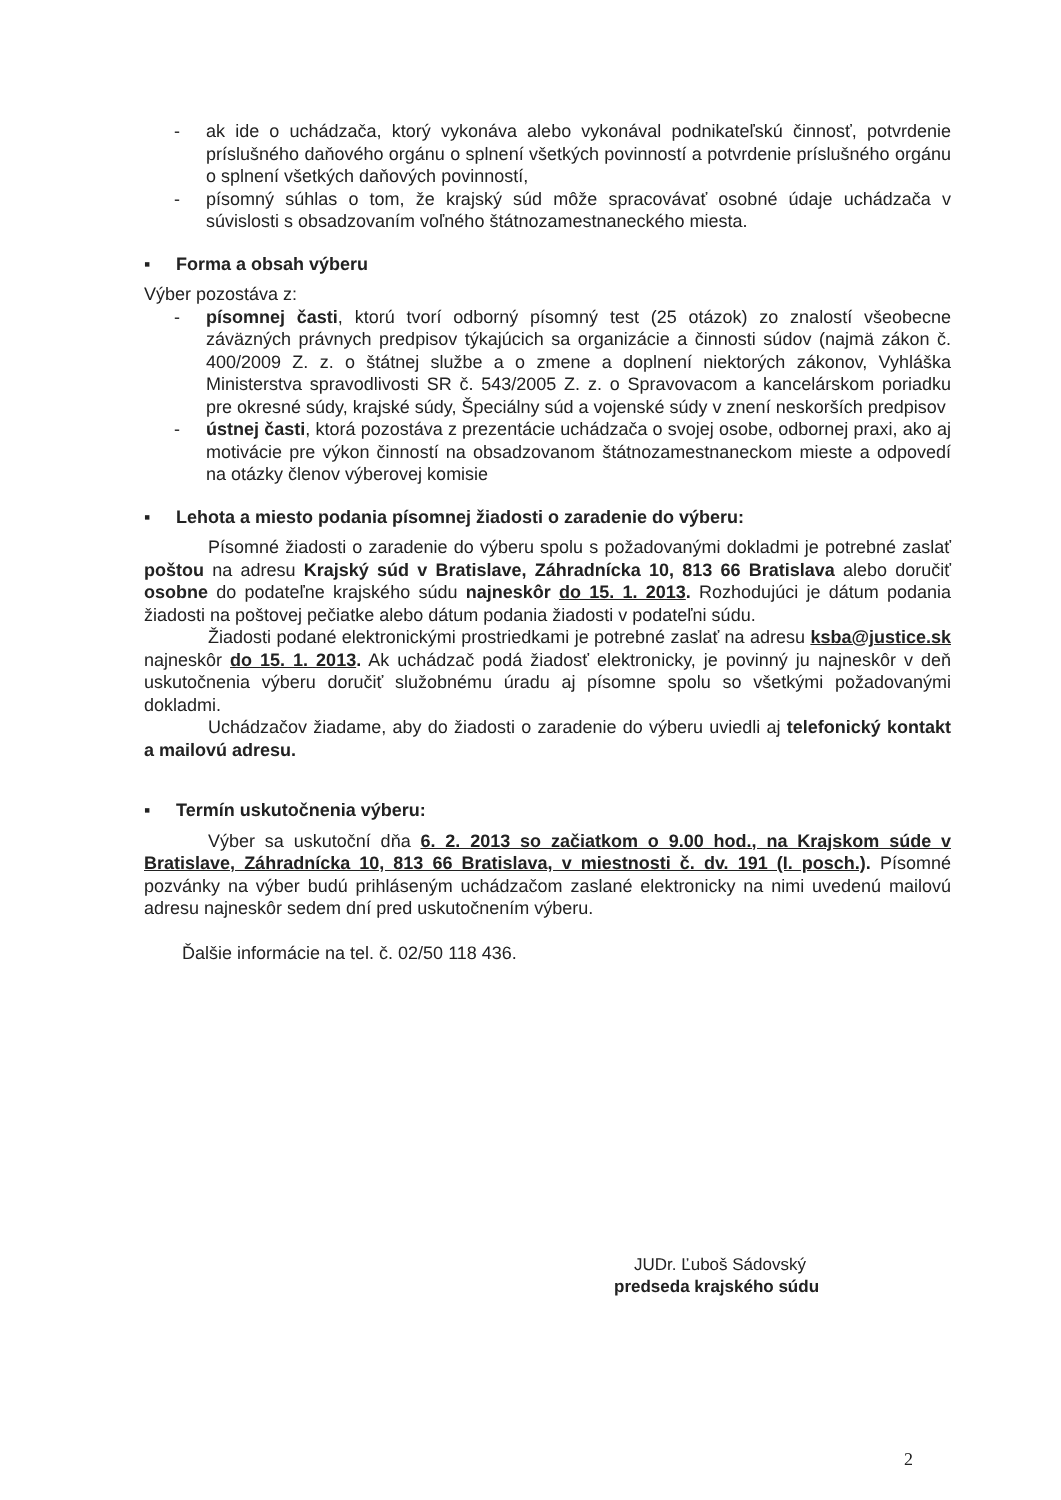- ak ide o uchádzača, ktorý vykonáva alebo vykonával podnikateľskú činnosť, potvrdenie príslušného daňového orgánu o splnení všetkých povinností a potvrdenie príslušného orgánu o splnení všetkých daňových povinností,
- písomný súhlas o tom, že krajský súd môže spracovávať osobné údaje uchádzača v súvislosti s obsadzovaním voľného štátnozamestnaneckého miesta.
▪ Forma a obsah výberu
Výber pozostáva z:
- písomnej časti, ktorú tvorí odborný písomný test (25 otázok) zo znalostí všeobecne záväzných právnych predpisov týkajúcich sa organizácie a činnosti súdov (najmä zákon č. 400/2009 Z. z. o štátnej službe a o zmene a doplnení niektorých zákonov, Vyhláška Ministerstva spravodlivosti SR č. 543/2005 Z. z. o Spravovacom a kancelárskom poriadku pre okresné súdy, krajské súdy, Špeciálny súd a vojenské súdy v znení neskorších predpisov
- ústnej časti, ktorá pozostáva z prezentácie uchádzača o svojej osobe, odbornej praxi, ako aj motivácie pre výkon činností na obsadzovanom štátnozamestnaneckom mieste a odpovedí na otázky členov výberovej komisie
▪ Lehota a miesto podania písomnej žiadosti o zaradenie do výberu:
Písomné žiadosti o zaradenie do výberu spolu s požadovanými dokladmi je potrebné zaslať poštou na adresu Krajský súd v Bratislave, Záhradnícka 10, 813 66 Bratislava alebo doručiť osobne do podateľne krajského súdu najneskôr do 15. 1. 2013. Rozhodujúci je dátum podania žiadosti na poštovej pečiatke alebo dátum podania žiadosti v podateľni súdu.
Žiadosti podané elektronickými prostriedkami je potrebné zaslať na adresu ksba@justice.sk najneskôr do 15. 1. 2013. Ak uchádzač podá žiadosť elektronicky, je povinný ju najneskôr v deň uskutočnenia výberu doručiť služobnému úradu aj písomne spolu so všetkými požadovanými dokladmi.
Uchádzačov žiadame, aby do žiadosti o zaradenie do výberu uviedli aj telefonický kontakt a mailovú adresu.
▪ Termín uskutočnenia výberu:
Výber sa uskutoční dňa 6. 2. 2013 so začiatkom o 9.00 hod., na Krajskom súde v Bratislave, Záhradnícka 10, 813 66 Bratislava, v miestnosti č. dv. 191 (I. posch.). Písomné pozvánky na výber budú prihláseným uchádzačom zaslané elektronicky na nimi uvedenú mailovú adresu najneskôr sedem dní pred uskutočnením výberu.
Ďalšie informácie na tel. č. 02/50 118 436.
JUDr. Ľuboš Sádovský
predseda krajského súdu
2